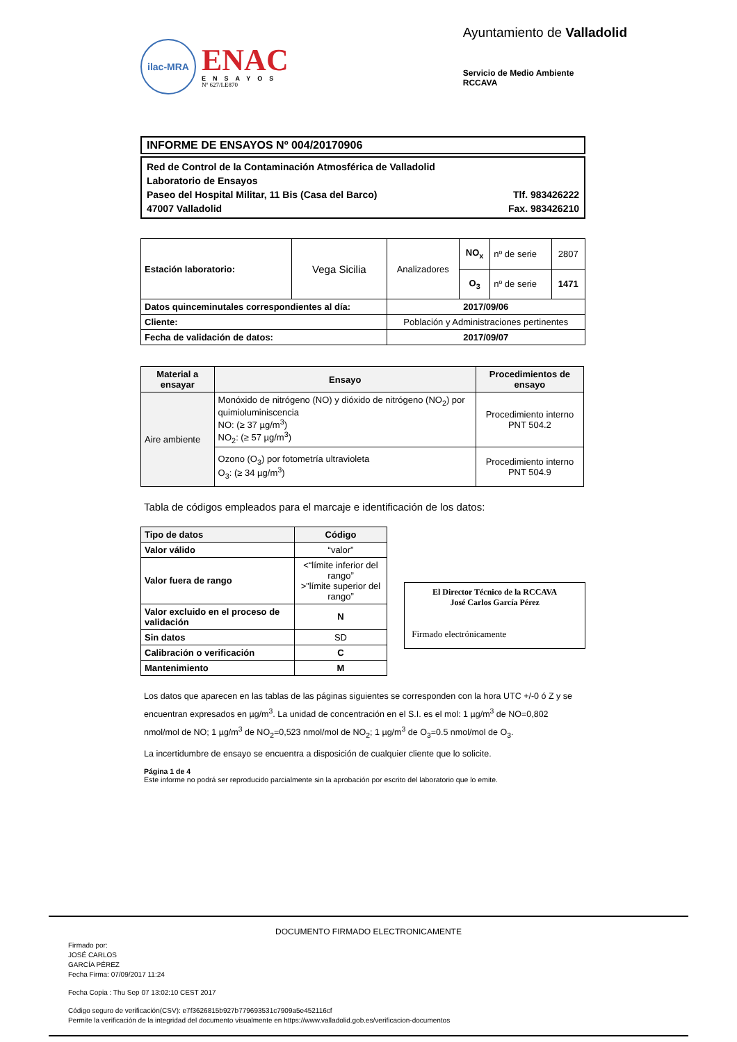ilac-MRA
ENAC
ENSAYOS
Nº 627/LE870
Ayuntamiento de Valladolid
Servicio de Medio Ambiente
RCCAVA
INFORME DE ENSAYOS Nº 004/20170906
Red de Control de la Contaminación Atmosférica de Valladolid
Laboratorio de Ensayos
Paseo del Hospital Militar, 11 Bis (Casa del Barco) Tlf. 983426222
47007 Valladolid Fax. 983426210
| Estación laboratorio: | Vega Sicilia | Analizadores | NO<sub>x</sub> | nº de serie | 2807 |
| | | | O<sub>3</sub> | nº de serie | 1471 |
| Datos quinceminutales correspondientes al día: | | 2017/09/06 | | | |
| Cliente: | | Población y Administraciones pertinentes | | | |
| Fecha de validación de datos: | | 2017/09/07 | | | |
| Material a ensayar | Ensayo | Procedimientos de ensayo |
| --- | --- | --- |
| Aire ambiente | Monóxido de nitrógeno (NO) y dióxido de nitrógeno (NO<sub>2</sub>) por quimioluminiscencia NO: (≥ 37 µg/m<sup>3</sup>) NO<sub>2</sub>: (≥ 57 µg/m<sup>3</sup>) | Procedimiento interno PNT 504.2 |
| | Ozono (O<sub>3</sub>) por fotometría ultravioleta O<sub>3</sub>: (≥ 34 µg/m<sup>3</sup>) | Procedimiento interno PNT 504.9 |
Tabla de códigos empleados para el marcaje e identificación de los datos:
| Tipo de datos | Código |
| --- | --- |
| Valor válido | “valor” |
| Valor fuera de rango | <“límite inferior del rango” >”límite superior del rango” |
| Valor excluido en el proceso de validación | N |
| Sin datos | SD |
| Calibración o verificación | C |
| Mantenimiento | M |
El Director Técnico de la RCCAVA
José Carlos García Pérez
Firmado electrónicamente
Los datos que aparecen en las tablas de las páginas siguientes se corresponden con la hora UTC +/-0 ó Z y se encuentran expresados en µg/m<sup>3</sup>. La unidad de concentración en el S.I. es el mol: 1 µg/m<sup>3</sup> de NO=0,802 nmol/mol de NO; 1 µg/m<sup>3</sup> de NO<sub>2</sub>=0,523 nmol/mol de NO<sub>2</sub>; 1 µg/m<sup>3</sup> de O<sub>3</sub>=0.5 nmol/mol de O<sub>3</sub>.
La incertidumbre de ensayo se encuentra a disposición de cualquier cliente que lo solicite.
Página 1 de 4
Este informe no podrá ser reproducido parcialmente sin la aprobación por escrito del laboratorio que lo emite.
DOCUMENTO FIRMADO ELECTRONICAMENTE
Firmado por:
JOSÉ CARLOS
GARCÍA PÉREZ
Fecha Firma: 07/09/2017 11:24
Fecha Copia : Thu Sep 07 13:02:10 CEST 2017
Código seguro de verificación(CSV): e7f3626815b927b779693531c7909a5e452116cf
Permite la verificación de la integridad del documento visualmente en https://www.valladolid.gob.es/verificacion-documentos